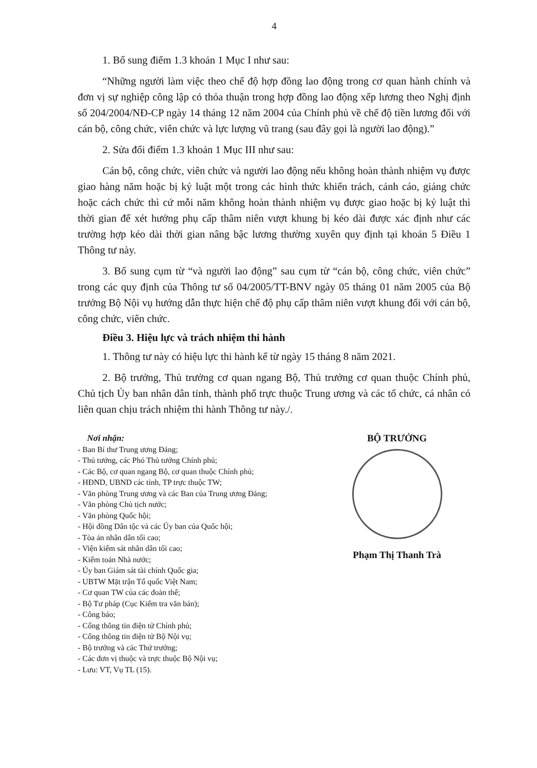4
1. Bổ sung điểm 1.3 khoản 1 Mục I như sau:
“Những người làm việc theo chế độ hợp đồng lao động trong cơ quan hành chính và đơn vị sự nghiệp công lập có thỏa thuận trong hợp đồng lao động xếp lương theo Nghị định số 204/2004/NĐ-CP ngày 14 tháng 12 năm 2004 của Chính phủ về chế độ tiền lương đối với cán bộ, công chức, viên chức và lực lượng vũ trang (sau đây gọi là người lao động).”
2. Sửa đổi điểm 1.3 khoản 1 Mục III như sau:
Cán bộ, công chức, viên chức và người lao động nếu không hoàn thành nhiệm vụ được giao hàng năm hoặc bị kỷ luật một trong các hình thức khiển trách, cảnh cáo, giáng chức hoặc cách chức thì cứ mỗi năm không hoàn thành nhiệm vụ được giao hoặc bị kỷ luật thì thời gian để xét hưởng phụ cấp thâm niên vượt khung bị kéo dài được xác định như các trường hợp kéo dài thời gian nâng bậc lương thường xuyên quy định tại khoản 5 Điều 1 Thông tư này.
3. Bổ sung cụm từ “và người lao động” sau cụm từ “cán bộ, công chức, viên chức” trong các quy định của Thông tư số 04/2005/TT-BNV ngày 05 tháng 01 năm 2005 của Bộ trưởng Bộ Nội vụ hướng dẫn thực hiện chế độ phụ cấp thâm niên vượt khung đối với cán bộ, công chức, viên chức.
Điều 3. Hiệu lực và trách nhiệm thi hành
1. Thông tư này có hiệu lực thi hành kể từ ngày 15 tháng 8 năm 2021.
2. Bộ trưởng, Thủ trưởng cơ quan ngang Bộ, Thủ trưởng cơ quan thuộc Chính phủ, Chủ tịch Ủy ban nhân dân tỉnh, thành phố trực thuộc Trung ương và các tổ chức, cá nhân có liên quan chịu trách nhiệm thi hành Thông tư này./.
Nơi nhận:
- Ban Bí thư Trung ương Đảng;
- Thủ tướng, các Phó Thủ tướng Chính phủ;
- Các Bộ, cơ quan ngang Bộ, cơ quan thuộc Chính phủ;
- HĐND, UBND các tỉnh, TP trực thuộc TW;
- Văn phòng Trung ương và các Ban của Trung ương Đảng;
- Văn phòng Chủ tịch nước;
- Văn phòng Quốc hội;
- Hội đồng Dân tộc và các Ủy ban của Quốc hội;
- Tòa án nhân dân tối cao;
- Viện kiểm sát nhân dân tối cao;
- Kiểm toán Nhà nước;
- Ủy ban Giám sát tài chính Quốc gia;
- UBTW Mặt trận Tổ quốc Việt Nam;
- Cơ quan TW của các đoàn thể;
- Bộ Tư pháp (Cục Kiểm tra văn bản);
- Công báo;
- Cổng thông tin điện tử Chính phủ;
- Cổng thông tin điện tử Bộ Nội vụ;
- Bộ trưởng và các Thứ trưởng;
- Các đơn vị thuộc và trực thuộc Bộ Nội vụ;
- Lưu: VT, Vụ TL (15).
BỘ TRƯỞNG
Phạm Thị Thanh Trà